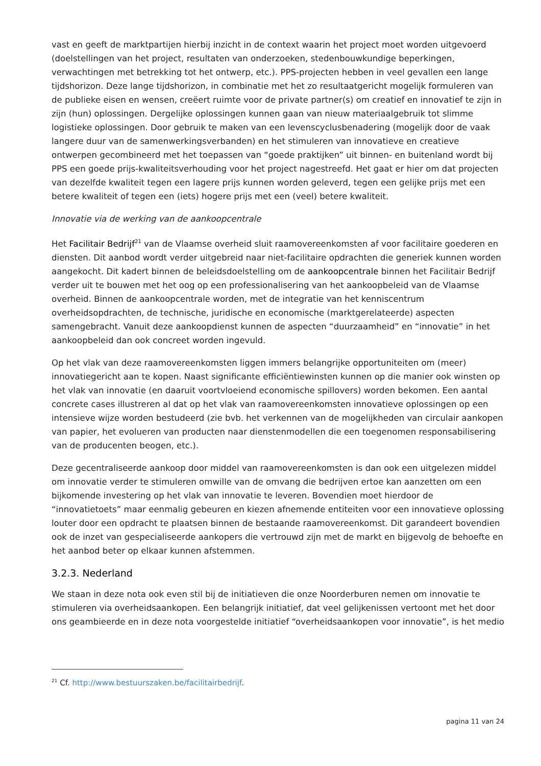vast en geeft de marktpartijen hierbij inzicht in de context waarin het project moet worden uitgevoerd (doelstellingen van het project, resultaten van onderzoeken, stedenbouwkundige beperkingen, verwachtingen met betrekking tot het ontwerp, etc.). PPS-projecten hebben in veel gevallen een lange tijdshorizon. Deze lange tijdshorizon, in combinatie met het zo resultaatgericht mogelijk formuleren van de publieke eisen en wensen, creëert ruimte voor de private partner(s) om creatief en innovatief te zijn in zijn (hun) oplossingen. Dergelijke oplossingen kunnen gaan van nieuw materiaalgebruik tot slimme logistieke oplossingen. Door gebruik te maken van een levenscyclusbenadering (mogelijk door de vaak langere duur van de samenwerkingsverbanden) en het stimuleren van innovatieve en creatieve ontwerpen gecombineerd met het toepassen van “goede praktijken” uit binnen- en buitenland wordt bij PPS een goede prijs-kwaliteitsverhouding voor het project nagestreefd. Het gaat er hier om dat projecten van dezelfde kwaliteit tegen een lagere prijs kunnen worden geleverd, tegen een gelijke prijs met een betere kwaliteit of tegen een (iets) hogere prijs met een (veel) betere kwaliteit.
Innovatie via de werking van de aankoopcentrale
Het Facilitair Bedrijf<sup>21</sup> van de Vlaamse overheid sluit raamovereenkomsten af voor facilitaire goederen en diensten. Dit aanbod wordt verder uitgebreid naar niet-facilitaire opdrachten die generiek kunnen worden aangekocht. Dit kadert binnen de beleidsdoelstelling om de aankoopcentrale binnen het Facilitair Bedrijf verder uit te bouwen met het oog op een professionalisering van het aankoopbeleid van de Vlaamse overheid. Binnen de aankoopcentrale worden, met de integratie van het kenniscentrum overheidsopdrachten, de technische, juridische en economische (marktgerelateerde) aspecten samengebracht. Vanuit deze aankoopdienst kunnen de aspecten “duurzaamheid” en “innovatie” in het aankoopbeleid dan ook concreet worden ingevuld.
Op het vlak van deze raamovereenkomsten liggen immers belangrijke opportuniteiten om (meer) innovatiegericht aan te kopen. Naast significante efficiëntiewinsten kunnen op die manier ook winsten op het vlak van innovatie (en daaruit voortvloeiend economische spillovers) worden bekomen. Een aantal concrete cases illustreren al dat op het vlak van raamovereenkomsten innovatieve oplossingen op een intensieve wijze worden bestudeerd (zie bvb. het verkennen van de mogelijkheden van circulair aankopen van papier, het evolueren van producten naar dienstenmodellen die een toegenomen responsabilisering van de producenten beogen, etc.).
Deze gecentraliseerde aankoop door middel van raamovereenkomsten is dan ook een uitgelezen middel om innovatie verder te stimuleren omwille van de omvang die bedrijven ertoe kan aanzetten om een bijkomende investering op het vlak van innovatie te leveren. Bovendien moet hierdoor de “innovatietoets” maar eenmalig gebeuren en kiezen afnemende entiteiten voor een innovatieve oplossing louter door een opdracht te plaatsen binnen de bestaande raamovereenkomst. Dit garandeert bovendien ook de inzet van gespecialiseerde aankopers die vertrouwd zijn met de markt en bijgevolg de behoefte en het aanbod beter op elkaar kunnen afstemmen.
3.2.3. Nederland
We staan in deze nota ook even stil bij de initiatieven die onze Noorderburen nemen om innovatie te stimuleren via overheidsaankopen. Een belangrijk initiatief, dat veel gelijkenissen vertoont met het door ons geambieerde en in deze nota voorgestelde initiatief “overheidsaankopen voor innovatie”, is het medio
<sup>21</sup> Cf. http://www.bestuurszaken.be/facilitairbedrijf.
pagina 11 van 24